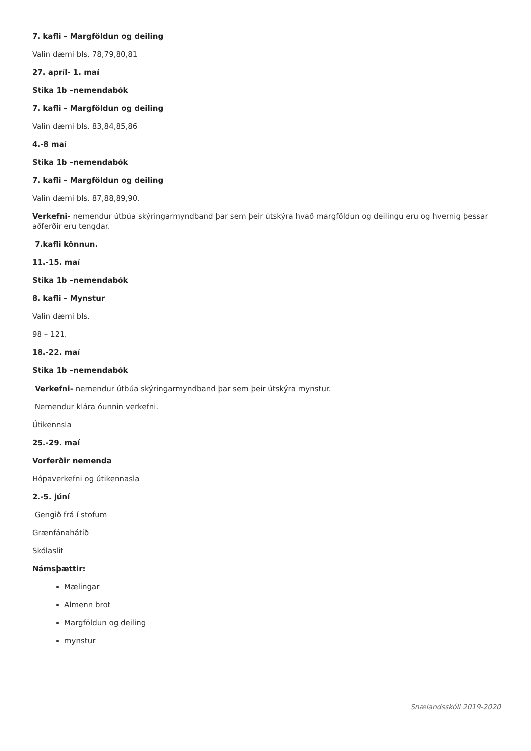7. kafli – Margföldun og deiling
Valin dæmi bls. 78,79,80,81
27. apríl- 1. maí
Stika 1b –nemendabók
7. kafli – Margföldun og deiling
Valin dæmi bls. 83,84,85,86
4.-8 maí
Stika 1b –nemendabók
7. kafli – Margföldun og deiling
Valin dæmi bls. 87,88,89,90.
Verkefni- nemendur útbúa skýringarmyndband þar sem þeir útskýra hvað margföldun og deilingu eru og hvernig þessar aðferðir eru tengdar.
7.kafli könnun.
11.-15. maí
Stika 1b –nemendabók
8. kafli – Mynstur
Valin dæmi bls.
98 – 121.
18.-22. maí
Stika 1b –nemendabók
Verkefni- nemendur útbúa skýringarmyndband þar sem þeir útskýra mynstur.
Nemendur klára óunnin verkefni.
Útikennsla
25.-29. maí
Vorferðir nemenda
Hópaverkefni og útikennasla
2.-5. júní
Gengið frá í stofum
Grænfánahátíð
Skólaslit
Námsþættir:
Mælingar
Almenn brot
Margföldun og deiling
mynstur
Snælandsskóli 2019-2020